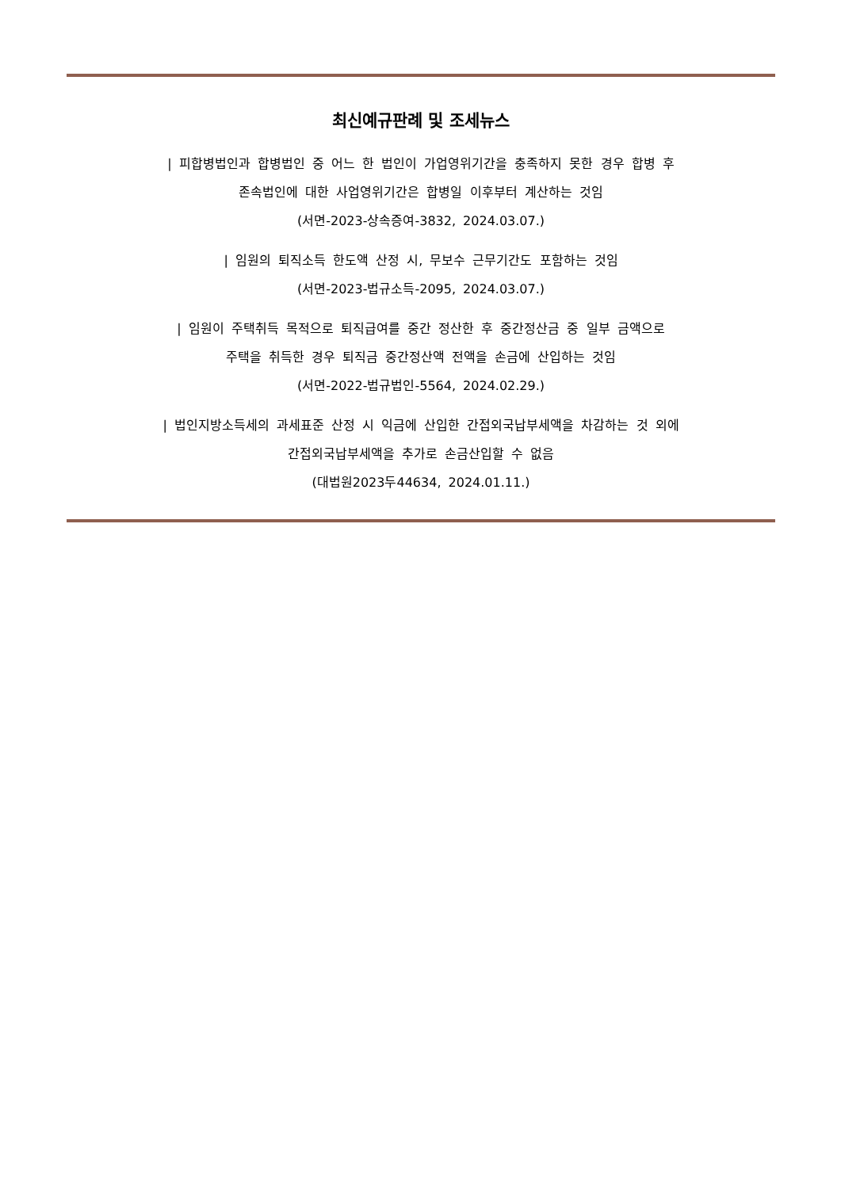최신예규판례 및 조세뉴스
| 피합병법인과 합병법인 중 어느 한 법인이 가업영위기간을 충족하지 못한 경우 합병 후
존속법인에 대한 사업영위기간은 합병일 이후부터 계산하는 것임
(서면-2023-상속증여-3832, 2024.03.07.)
| 임원의 퇴직소득 한도액 산정 시, 무보수 근무기간도 포함하는 것임
(서면-2023-법규소득-2095, 2024.03.07.)
| 임원이 주택취득 목적으로 퇴직급여를 중간 정산한 후 중간정산금 중 일부 금액으로
주택을 취득한 경우 퇴직금 중간정산액 전액을 손금에 산입하는 것임
(서면-2022-법규법인-5564, 2024.02.29.)
| 법인지방소득세의 과세표준 산정 시 익금에 산입한 간접외국납부세액을 차감하는 것 외에
간접외국납부세액을 추가로 손금산입할 수 없음
(대법원2023두44634, 2024.01.11.)